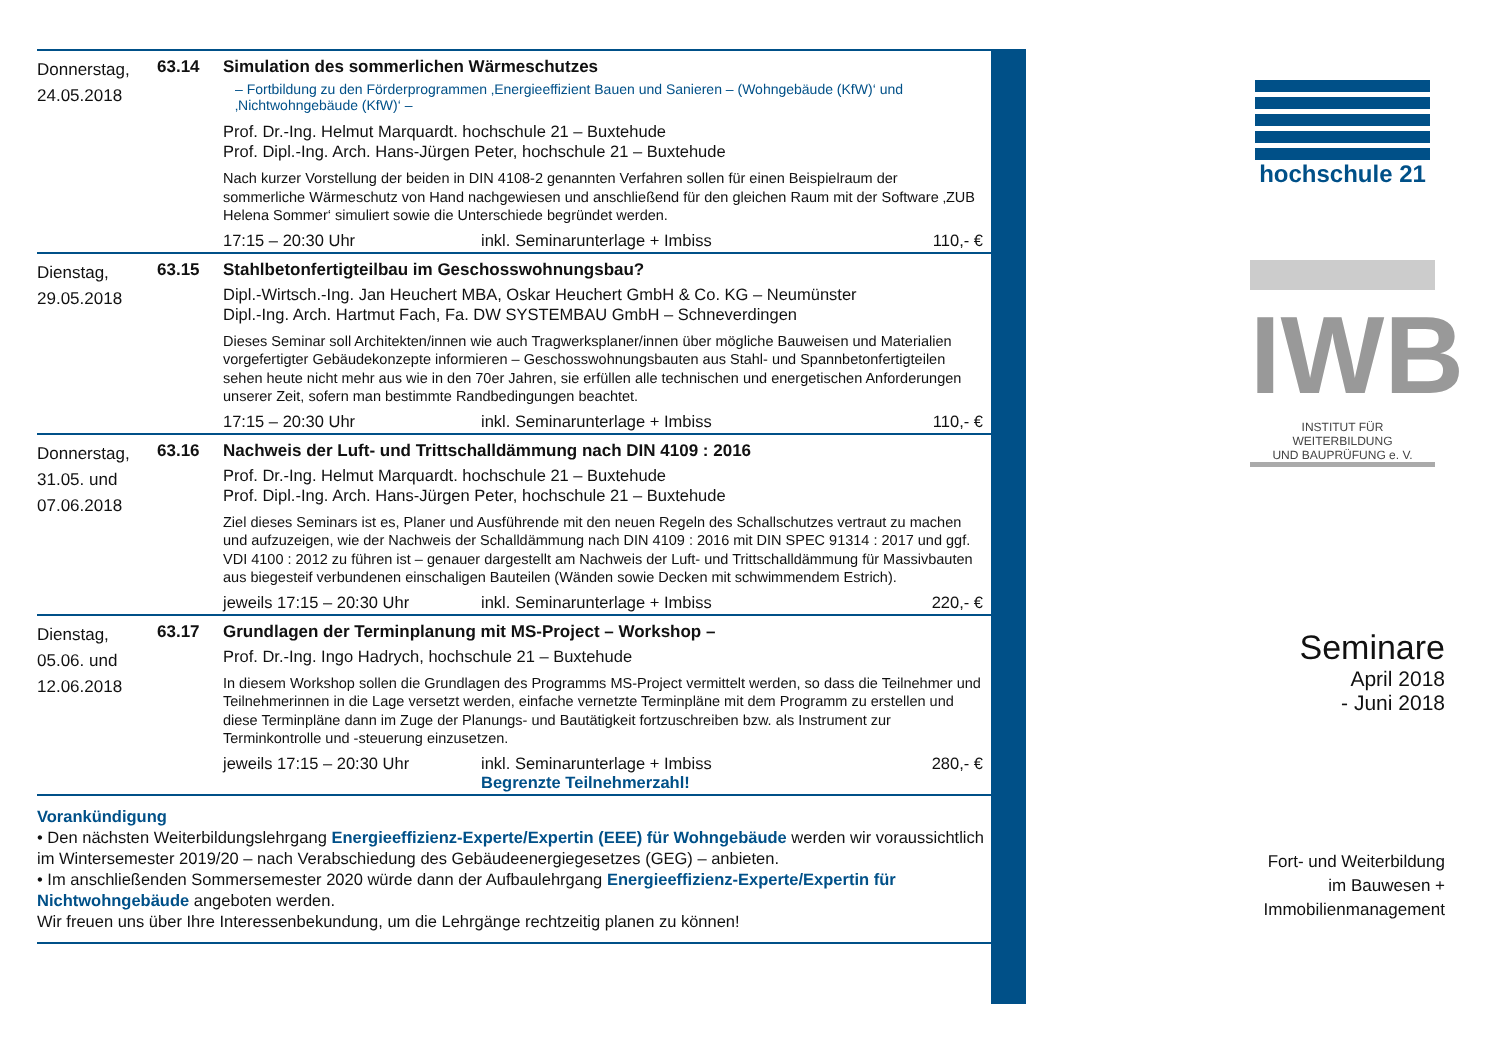Donnerstag,
24.05.2018
63.14 Simulation des sommerlichen Wärmeschutzes
– Fortbildung zu den Förderprogrammen ‚Energieeffizient Bauen und Sanieren – (Wohngebäude (KfW)‘ und ‚Nichtwohngebäude (KfW)‘ –
Prof. Dr.-Ing. Helmut Marquardt. hochschule 21 – Buxtehude
Prof. Dipl.-Ing. Arch. Hans-Jürgen Peter, hochschule 21 – Buxtehude
Nach kurzer Vorstellung der beiden in DIN 4108-2 genannten Verfahren sollen für einen Beispielraum der sommerliche Wärmeschutz von Hand nachgewiesen und anschließend für den gleichen Raum mit der Software ‚ZUB Helena Sommer‘ simuliert sowie die Unterschiede begründet werden.
17:15 – 20:30 Uhr inkl. Seminarunterlage + Imbiss 110,- €
Dienstag,
29.05.2018
63.15 Stahlbetonfertigteilbau im Geschosswohnungsbau?
Dipl.-Wirtsch.-Ing. Jan Heuchert MBA, Oskar Heuchert GmbH & Co. KG – Neumünster
Dipl.-Ing. Arch. Hartmut Fach, Fa. DW SYSTEMBAU GmbH – Schneverdingen
Dieses Seminar soll Architekten/innen wie auch Tragwerksplaner/innen über mögliche Bauweisen und Materialien vorgefertigter Gebäudekonzepte informieren – Geschosswohnungsbauten aus Stahl- und Spannbetonfertigteilen sehen heute nicht mehr aus wie in den 70er Jahren, sie erfüllen alle technischen und energetischen Anforderungen unserer Zeit, sofern man bestimmte Randbedingungen beachtet.
17:15 – 20:30 Uhr inkl. Seminarunterlage + Imbiss 110,- €
Donnerstag,
31.05. und
07.06.2018
63.16 Nachweis der Luft- und Trittschalldämmung nach DIN 4109 : 2016
Prof. Dr.-Ing. Helmut Marquardt. hochschule 21 – Buxtehude
Prof. Dipl.-Ing. Arch. Hans-Jürgen Peter, hochschule 21 – Buxtehude
Ziel dieses Seminars ist es, Planer und Ausführende mit den neuen Regeln des Schallschutzes vertraut zu machen und aufzuzeigen, wie der Nachweis der Schalldämmung nach DIN 4109 : 2016 mit DIN SPEC 91314 : 2017 und ggf. VDI 4100 : 2012 zu führen ist – genauer dargestellt am Nachweis der Luft- und Trittschalldämmung für Massivbauten aus biegesteif verbundenen einschaligen Bauteilen (Wänden sowie Decken mit schwimmendem Estrich).
jeweils 17:15 – 20:30 Uhr inkl. Seminarunterlage + Imbiss 220,- €
Dienstag,
05.06. und
12.06.2018
63.17 Grundlagen der Terminplanung mit MS-Project – Workshop –
Prof. Dr.-Ing. Ingo Hadrych, hochschule 21 – Buxtehude
In diesem Workshop sollen die Grundlagen des Programms MS-Project vermittelt werden, so dass die Teilnehmer und Teilnehmerinnen in die Lage versetzt werden, einfache vernetzte Terminpläne mit dem Programm zu erstellen und diese Terminpläne dann im Zuge der Planungs- und Bautätigkeit fortzuschreiben bzw. als Instrument zur Terminkontrolle und -steuerung einzusetzen.
jeweils 17:15 – 20:30 Uhr inkl. Seminarunterlage + Imbiss 280,- €
Begrenzte Teilnehmerzahl!
Vorankündigung
• Den nächsten Weiterbildungslehrgang Energieeffizienz-Experte/Expertin (EEE) für Wohngebäude werden wir voraussichtlich im Wintersemester 2019/20 – nach Verabschiedung des Gebäudeenergiegesetzes (GEG) – anbieten.
• Im anschließenden Sommersemester 2020 würde dann der Aufbaulehrgang Energieeffizienz-Experte/Expertin für Nichtwohngebäude angeboten werden.
Wir freuen uns über Ihre Interessenbekundung, um die Lehrgänge rechtzeitig planen zu können!
hochschule 21
IWB
INSTITUT FÜR WEITERBILDUNG
UND BAUPRÜFUNG e. V.
Seminare
April 2018
- Juni 2018
Fort- und Weiterbildung
im Bauwesen +
Immobilienmanagement